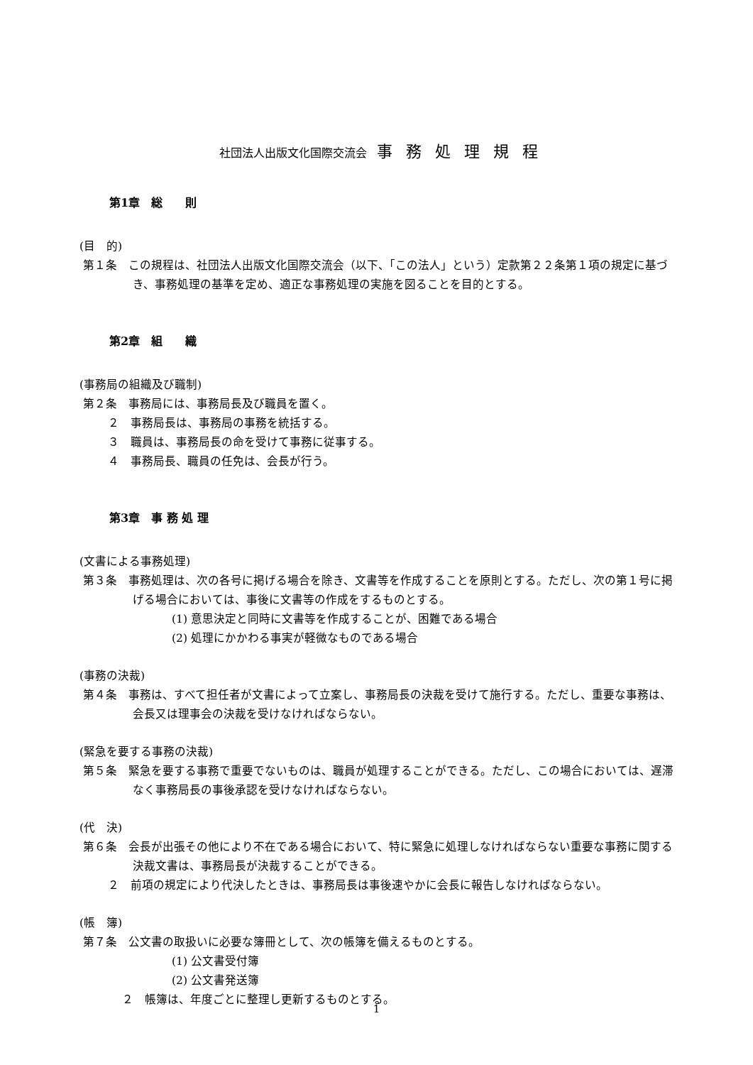社団法人出版文化国際交流会 事 務 処 理 規 程
第1章　総　　則
(目　的)
第１条　この規程は、社団法人出版文化国際交流会（以下、「この法人」という）定款第２２条第１項の規定に基づき、事務処理の基準を定め、適正な事務処理の実施を図ることを目的とする。
第2章　組　　織
(事務局の組織及び職制)
第２条　事務局には、事務局長及び職員を置く。
２　事務局長は、事務局の事務を統括する。
３　職員は、事務局長の命を受けて事務に従事する。
４　事務局長、職員の任免は、会長が行う。
第3章　事 務 処 理
(文書による事務処理)
第３条　事務処理は、次の各号に掲げる場合を除き、文書等を作成することを原則とする。ただし、次の第１号に掲げる場合においては、事後に文書等の作成をするものとする。
(1) 意思決定と同時に文書等を作成することが、困難である場合
(2) 処理にかかわる事実が軽微なものである場合
(事務の決裁)
第４条　事務は、すべて担任者が文書によって立案し、事務局長の決裁を受けて施行する。ただし、重要な事務は、会長又は理事会の決裁を受けなければならない。
(緊急を要する事務の決裁)
第５条　緊急を要する事務で重要でないものは、職員が処理することができる。ただし、この場合においては、遅滞なく事務局長の事後承認を受けなければならない。
(代　決)
第６条　会長が出張その他により不在である場合において、特に緊急に処理しなければならない重要な事務に関する決裁文書は、事務局長が決裁することができる。
２　前項の規定により代決したときは、事務局長は事後速やかに会長に報告しなければならない。
(帳　簿)
第７条　公文書の取扱いに必要な簿冊として、次の帳簿を備えるものとする。
(1) 公文書受付簿
(2) 公文書発送簿
２　帳簿は、年度ごとに整理し更新するものとする。
1